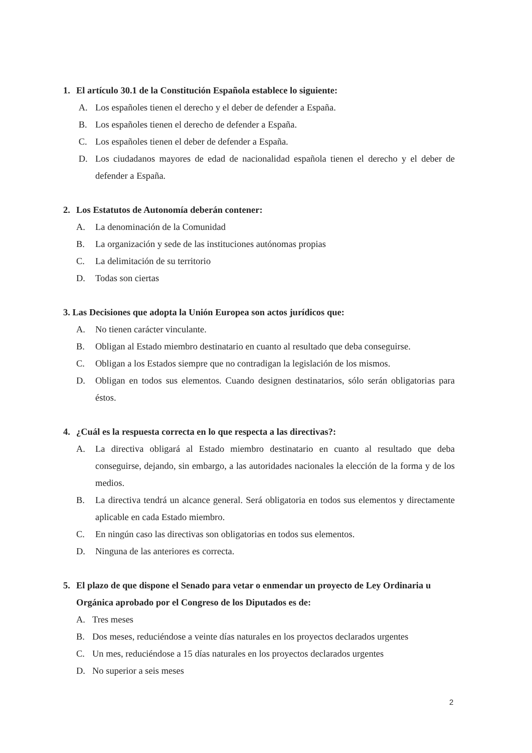1. El artículo 30.1 de la Constitución Española establece lo siguiente:
A. Los españoles tienen el derecho y el deber de defender a España.
B. Los españoles tienen el derecho de defender a España.
C. Los españoles tienen el deber de defender a España.
D. Los ciudadanos mayores de edad de nacionalidad española tienen el derecho y el deber de defender a España.
2. Los Estatutos de Autonomía deberán contener:
A. La denominación de la Comunidad
B. La organización y sede de las instituciones autónomas propias
C. La delimitación de su territorio
D. Todas son ciertas
3. Las Decisiones que adopta la Unión Europea son actos jurídicos que:
A. No tienen carácter vinculante.
B. Obligan al Estado miembro destinatario en cuanto al resultado que deba conseguirse.
C. Obligan a los Estados siempre que no contradigan la legislación de los mismos.
D. Obligan en todos sus elementos. Cuando designen destinatarios, sólo serán obligatorias para éstos.
4. ¿Cuál es la respuesta correcta en lo que respecta a las directivas?:
A. La directiva obligará al Estado miembro destinatario en cuanto al resultado que deba conseguirse, dejando, sin embargo, a las autoridades nacionales la elección de la forma y de los medios.
B. La directiva tendrá un alcance general. Será obligatoria en todos sus elementos y directamente aplicable en cada Estado miembro.
C. En ningún caso las directivas son obligatorias en todos sus elementos.
D. Ninguna de las anteriores es correcta.
5. El plazo de que dispone el Senado para vetar o enmendar un proyecto de Ley Ordinaria u Orgánica aprobado por el Congreso de los Diputados es de:
A. Tres meses
B. Dos meses, reduciéndose a veinte días naturales en los proyectos declarados urgentes
C. Un mes, reduciéndose a 15 días naturales en los proyectos declarados urgentes
D. No superior a seis meses
2